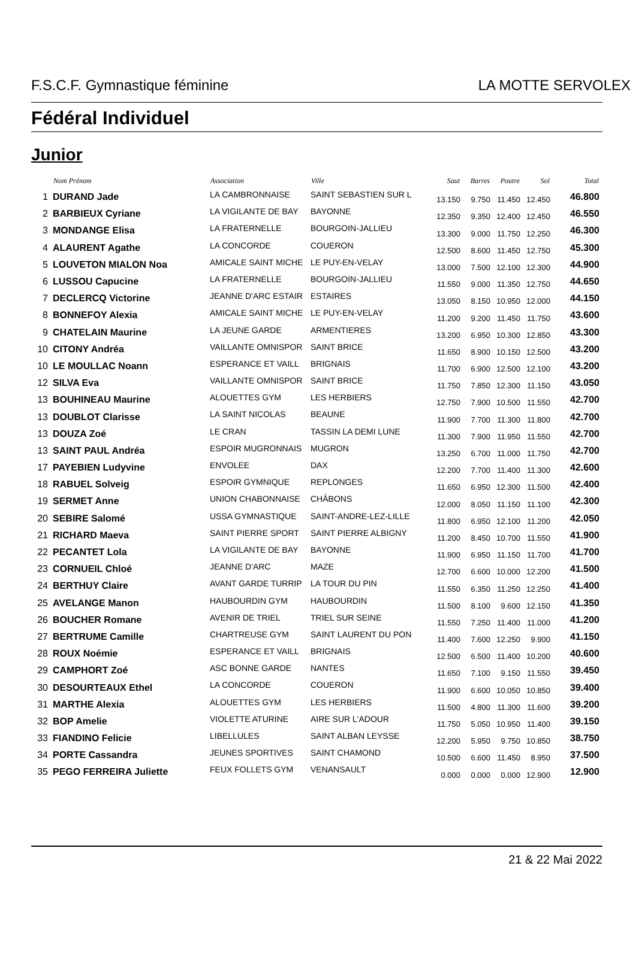F.S.C.F. Gymnastique féminine LA MOTTE SERVOLEX
Fédéral Individuel
Junior
| | Nom Prénom | Association | Ville | Saut | Barres | Poutre | Sol | Total |
| --- | --- | --- | --- | --- | --- | --- | --- | --- |
| 1 | DURAND Jade | LA CAMBRONNAISE | SAINT SEBASTIEN SUR L | 13.150 | 9.750 | 11.450 | 12.450 | 46.800 |
| 2 | BARBIEUX Cyriane | LA VIGILANTE DE BAY | BAYONNE | 12.350 | 9.350 | 12.400 | 12.450 | 46.550 |
| 3 | MONDANGE Elisa | LA FRATERNELLE | BOURGOIN-JALLIEU | 13.300 | 9.000 | 11.750 | 12.250 | 46.300 |
| 4 | ALAURENT Agathe | LA CONCORDE | COUERON | 12.500 | 8.600 | 11.450 | 12.750 | 45.300 |
| 5 | LOUVETON MIALON Noa | AMICALE SAINT MICHE | LE PUY-EN-VELAY | 13.000 | 7.500 | 12.100 | 12.300 | 44.900 |
| 6 | LUSSOU Capucine | LA FRATERNELLE | BOURGOIN-JALLIEU | 11.550 | 9.000 | 11.350 | 12.750 | 44.650 |
| 7 | DECLERCQ Victorine | JEANNE D'ARC ESTAIR | ESTAIRES | 13.050 | 8.150 | 10.950 | 12.000 | 44.150 |
| 8 | BONNEFOY Alexia | AMICALE SAINT MICHE | LE PUY-EN-VELAY | 11.200 | 9.200 | 11.450 | 11.750 | 43.600 |
| 9 | CHATELAIN Maurine | LA JEUNE GARDE | ARMENTIERES | 13.200 | 6.950 | 10.300 | 12.850 | 43.300 |
| 10 | CITONY Andréa | VAILLANTE OMNISPOR | SAINT BRICE | 11.650 | 8.900 | 10.150 | 12.500 | 43.200 |
| 10 | LE MOULLAC Noann | ESPERANCE ET VAILL | BRIGNAIS | 11.700 | 6.900 | 12.500 | 12.100 | 43.200 |
| 12 | SILVA Eva | VAILLANTE OMNISPOR | SAINT BRICE | 11.750 | 7.850 | 12.300 | 11.150 | 43.050 |
| 13 | BOUHINEAU Maurine | ALOUETTES GYM | LES HERBIERS | 12.750 | 7.900 | 10.500 | 11.550 | 42.700 |
| 13 | DOUBLOT Clarisse | LA SAINT NICOLAS | BEAUNE | 11.900 | 7.700 | 11.300 | 11.800 | 42.700 |
| 13 | DOUZA Zoé | LE CRAN | TASSIN LA DEMI LUNE | 11.300 | 7.900 | 11.950 | 11.550 | 42.700 |
| 13 | SAINT PAUL Andréa | ESPOIR MUGRONNAIS | MUGRON | 13.250 | 6.700 | 11.000 | 11.750 | 42.700 |
| 17 | PAYEBIEN Ludyvine | ENVOLEE | DAX | 12.200 | 7.700 | 11.400 | 11.300 | 42.600 |
| 18 | RABUEL Solveig | ESPOIR GYMNIQUE | REPLONGES | 11.650 | 6.950 | 12.300 | 11.500 | 42.400 |
| 19 | SERMET Anne | UNION CHABONNAISE | CHÂBONS | 12.000 | 8.050 | 11.150 | 11.100 | 42.300 |
| 20 | SEBIRE Salomé | USSA GYMNASTIQUE | SAINT-ANDRE-LEZ-LILLE | 11.800 | 6.950 | 12.100 | 11.200 | 42.050 |
| 21 | RICHARD Maeva | SAINT PIERRE SPORT | SAINT PIERRE ALBIGNY | 11.200 | 8.450 | 10.700 | 11.550 | 41.900 |
| 22 | PECANTET Lola | LA VIGILANTE DE BAY | BAYONNE | 11.900 | 6.950 | 11.150 | 11.700 | 41.700 |
| 23 | CORNUEIL Chloé | JEANNE D'ARC | MAZE | 12.700 | 6.600 | 10.000 | 12.200 | 41.500 |
| 24 | BERTHUY Claire | AVANT GARDE TURRIP | LA TOUR DU PIN | 11.550 | 6.350 | 11.250 | 12.250 | 41.400 |
| 25 | AVELANGE Manon | HAUBOURDIN GYM | HAUBOURDIN | 11.500 | 8.100 | 9.600 | 12.150 | 41.350 |
| 26 | BOUCHER Romane | AVENIR DE TRIEL | TRIEL SUR SEINE | 11.550 | 7.250 | 11.400 | 11.000 | 41.200 |
| 27 | BERTRUME Camille | CHARTREUSE GYM | SAINT LAURENT DU PON | 11.400 | 7.600 | 12.250 | 9.900 | 41.150 |
| 28 | ROUX Noémie | ESPERANCE ET VAILL | BRIGNAIS | 12.500 | 6.500 | 11.400 | 10.200 | 40.600 |
| 29 | CAMPHORT Zoé | ASC BONNE GARDE | NANTES | 11.650 | 7.100 | 9.150 | 11.550 | 39.450 |
| 30 | DESOURTEAUX Ethel | LA CONCORDE | COUERON | 11.900 | 6.600 | 10.050 | 10.850 | 39.400 |
| 31 | MARTHE Alexia | ALOUETTES GYM | LES HERBIERS | 11.500 | 4.800 | 11.300 | 11.600 | 39.200 |
| 32 | BOP Amelie | VIOLETTE ATURINE | AIRE SUR L'ADOUR | 11.750 | 5.050 | 10.950 | 11.400 | 39.150 |
| 33 | FIANDINO Felicie | LIBELLULES | SAINT ALBAN LEYSSE | 12.200 | 5.950 | 9.750 | 10.850 | 38.750 |
| 34 | PORTE Cassandra | JEUNES SPORTIVES | SAINT CHAMOND | 10.500 | 6.600 | 11.450 | 8.950 | 37.500 |
| 35 | PEGO FERREIRA Juliette | FEUX FOLLETS GYM | VENANSAULT | 0.000 | 0.000 | 0.000 | 12.900 | 12.900 |
21 & 22 Mai 2022